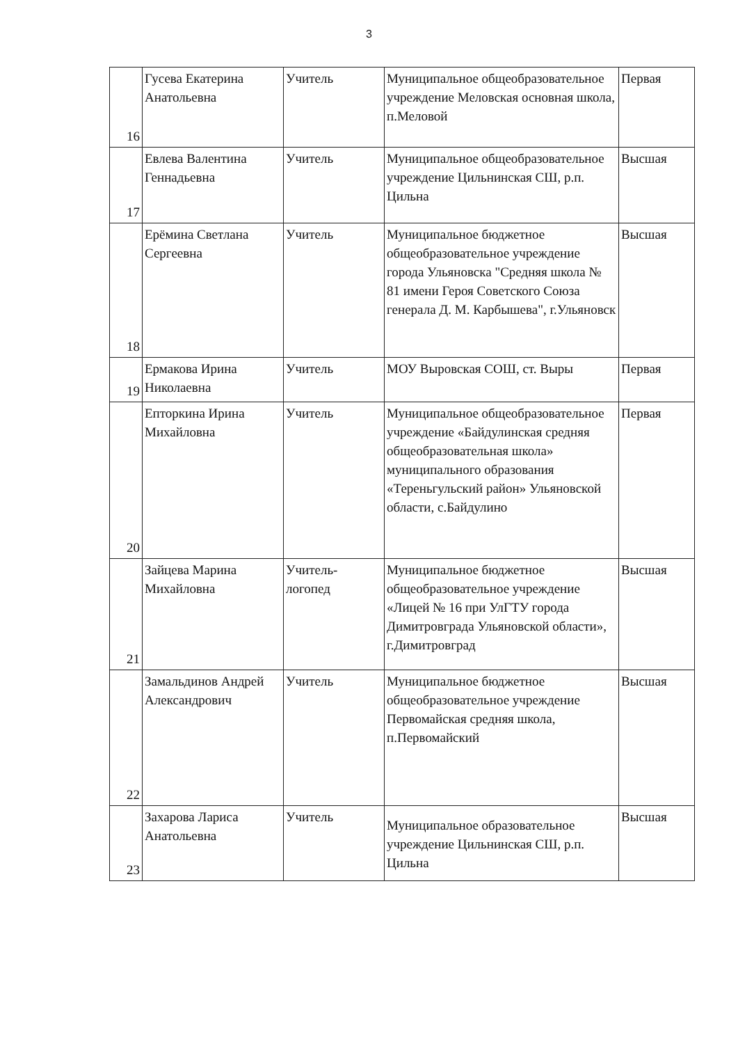3
| 16 | Гусева Екатерина Анатольевна | Учитель | Муниципальное общеобразовательное учреждение Меловская основная школа, п.Меловой | Первая |
| 17 | Евлева Валентина Геннадьевна | Учитель | Муниципальное общеобразовательное учреждение Цильнинская СШ, р.п. Цильна | Высшая |
| 18 | Ерёмина Светлана Сергеевна | Учитель | Муниципальное бюджетное общеобразовательное учреждение города Ульяновска "Средняя школа № 81 имени Героя Советского Союза генерала Д. М. Карбышева", г.Ульяновск | Высшая |
| 19 | Ермакова Ирина Николаевна | Учитель | МОУ Выровская СОШ, ст. Выры | Первая |
| 20 | Епторкина Ирина Михайловна | Учитель | Муниципальное общеобразовательное учреждение «Байдулинская средняя общеобразовательная школа» муниципального образования «Тереньгульский район» Ульяновской области, с.Байдулино | Первая |
| 21 | Зайцева Марина Михайловна | Учитель-логопед | Муниципальное бюджетное общеобразовательное учреждение «Лицей № 16 при УлГТУ города Димитровграда Ульяновской области», г.Димитровград | Высшая |
| 22 | Замальдинов Андрей Александрович | Учитель | Муниципальное бюджетное общеобразовательное учреждение Первомайская средняя школа, п.Первомайский | Высшая |
| 23 | Захарова Лариса Анатольевна | Учитель | Муниципальное образовательное учреждение Цильнинская СШ, р.п. Цильна | Высшая |